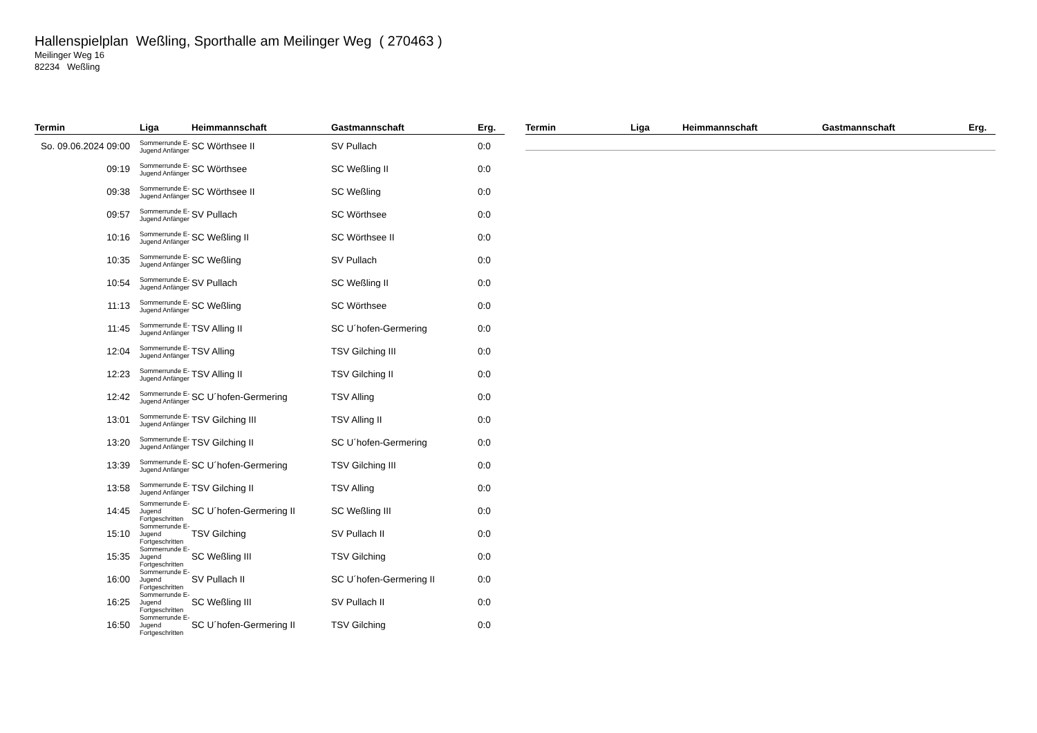Hallenspielplan Weßling, Sporthalle am Meilinger Weg ( 270463 )
Meilinger Weg 16
82234 Weßling
| Termin | Liga | Heimmannschaft | Gastmannschaft | Erg. |
| --- | --- | --- | --- | --- |
| So. 09.06.2024 09:00 | Sommerrunde E-Jugend Anfänger | SC Wörthsee II | SV Pullach | 0:0 |
| 09:19 | Sommerrunde E-Jugend Anfänger | SC Wörthsee | SC Weßling II | 0:0 |
| 09:38 | Sommerrunde E-Jugend Anfänger | SC Wörthsee II | SC Weßling | 0:0 |
| 09:57 | Sommerrunde E-Jugend Anfänger | SV Pullach | SC Wörthsee | 0:0 |
| 10:16 | Sommerrunde E-Jugend Anfänger | SC Weßling II | SC Wörthsee II | 0:0 |
| 10:35 | Sommerrunde E-Jugend Anfänger | SC Weßling | SV Pullach | 0:0 |
| 10:54 | Sommerrunde E-Jugend Anfänger | SV Pullach | SC Weßling II | 0:0 |
| 11:13 | Sommerrunde E-Jugend Anfänger | SC Weßling | SC Wörthsee | 0:0 |
| 11:45 | Sommerrunde E-Jugend Anfänger | TSV Alling II | SC U´hofen-Germering | 0:0 |
| 12:04 | Sommerrunde E-Jugend Anfänger | TSV Alling | TSV Gilching III | 0:0 |
| 12:23 | Sommerrunde E-Jugend Anfänger | TSV Alling II | TSV Gilching II | 0:0 |
| 12:42 | Sommerrunde E-Jugend Anfänger | SC U´hofen-Germering | TSV Alling | 0:0 |
| 13:01 | Sommerrunde E-Jugend Anfänger | TSV Gilching III | TSV Alling II | 0:0 |
| 13:20 | Sommerrunde E-Jugend Anfänger | TSV Gilching II | SC U´hofen-Germering | 0:0 |
| 13:39 | Sommerrunde E-Jugend Anfänger | SC U´hofen-Germering | TSV Gilching III | 0:0 |
| 13:58 | Sommerrunde E-Jugend Anfänger | TSV Gilching II | TSV Alling | 0:0 |
| 14:45 | Sommerrunde E-Jugend Fortgeschritten | SC U´hofen-Germering II | SC Weßling III | 0:0 |
| 15:10 | Sommerrunde E-Jugend Fortgeschritten | TSV Gilching | SV Pullach II | 0:0 |
| 15:35 | Sommerrunde E-Jugend Fortgeschritten | SC Weßling III | TSV Gilching | 0:0 |
| 16:00 | Sommerrunde E-Jugend Fortgeschritten | SV Pullach II | SC U´hofen-Germering II | 0:0 |
| 16:25 | Sommerrunde E-Jugend Fortgeschritten | SC Weßling III | SV Pullach II | 0:0 |
| 16:50 | Sommerrunde E-Jugend Fortgeschritten | SC U´hofen-Germering II | TSV Gilching | 0:0 |
| Termin | Liga | Heimmannschaft | Gastmannschaft | Erg. |
| --- | --- | --- | --- | --- |